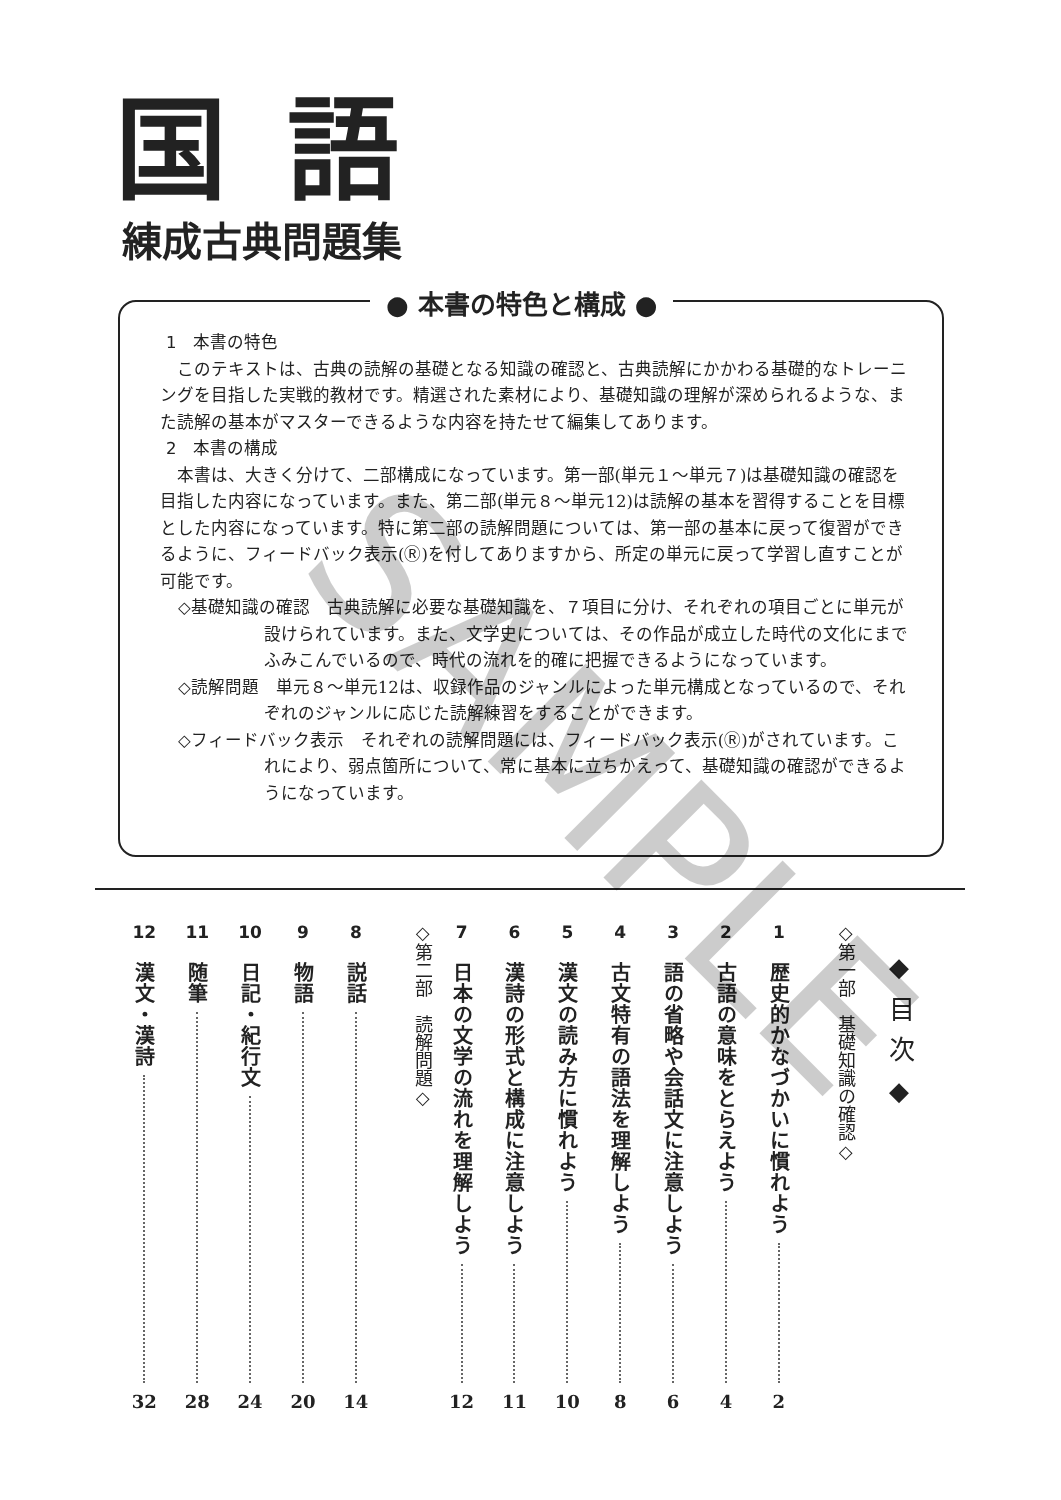国語
練成古典問題集
● 本書の特色と構成 ●
1　本書の特色
このテキストは、古典の読解の基礎となる知識の確認と、古典読解にかかわる基礎的なトレーニングを目指した実戦的教材です。精選された素材により、基礎知識の理解が深められるような、また読解の基本がマスターできるような内容を持たせて編集してあります。
2　本書の構成
本書は、大きく分けて、二部構成になっています。第一部(単元１～単元７)は基礎知識の確認を目指した内容になっています。また、第二部(単元８～単元12)は読解の基本を習得することを目標とした内容になっています。特に第二部の読解問題については、第一部の基本に戻って復習ができるように、フィードバック表示(Ⓡ)を付してありますから、所定の単元に戻って学習し直すことが可能です。
◇基礎知識の確認　古典読解に必要な基礎知識を、７項目に分け、それぞれの項目ごとに単元が設けられています。また、文学史については、その作品が成立した時代の文化にまでふみこんでいるので、時代の流れを的確に把握できるようになっています。
◇読解問題　単元８～単元12は、収録作品のジャンルによった単元構成となっているので、それぞれのジャンルに応じた読解練習をすることができます。
◇フィードバック表示　それぞれの読解問題には、フィードバック表示(Ⓡ)がされています。これにより、弱点箇所について、常に基本に立ちかえって、基礎知識の確認ができるようになっています。
◆目次◆
◇第一部　基礎知識の確認◇
1
歴史的かなづかいに慣れよう
2
2
古語の意味をとらえよう
4
3
語の省略や会話文に注意しよう
6
4
古文特有の語法を理解しよう
8
5
漢文の読み方に慣れよう
10
6
漢詩の形式と構成に注意しよう
11
7
日本の文学の流れを理解しよう
12
◇第二部　読解問題◇
8
説話
14
9
物語
20
10
日記・紀行文
24
11
随筆
28
12
漢文・漢詩
32
SAMPLE